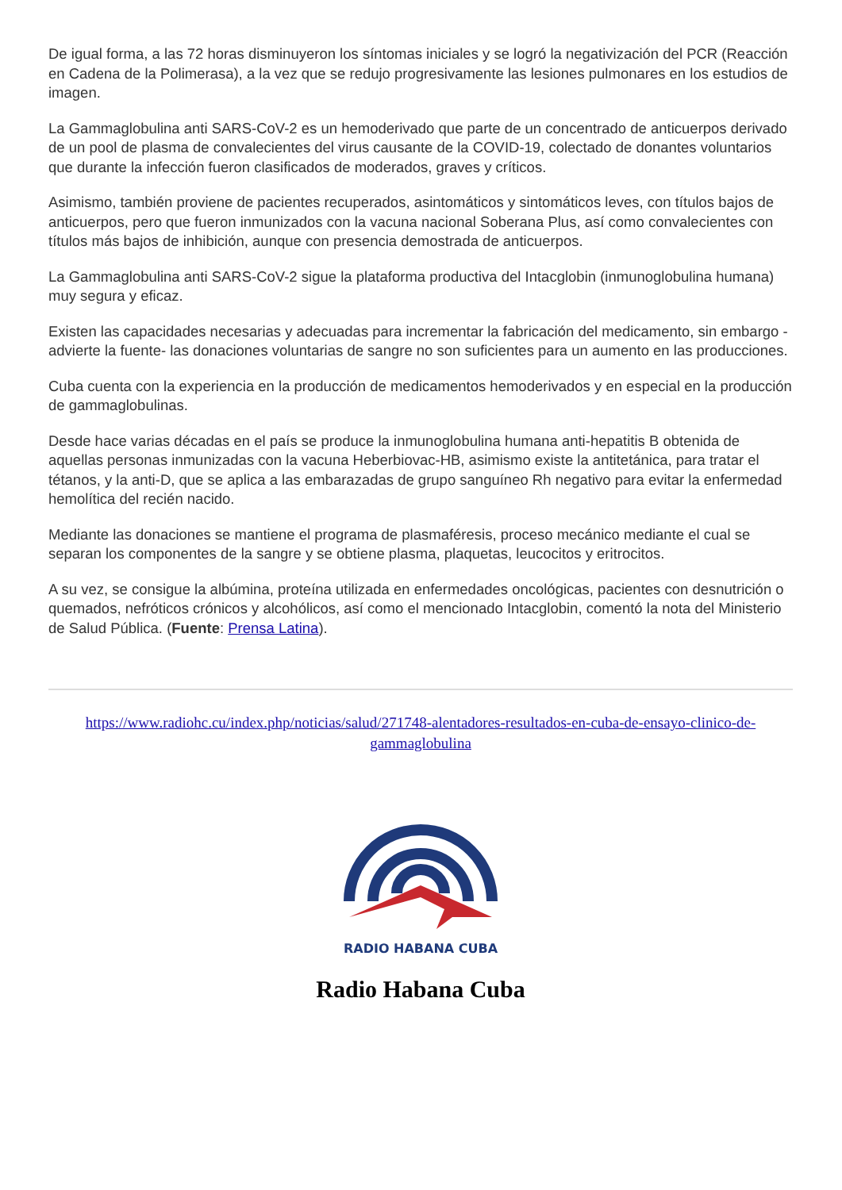De igual forma, a las 72 horas disminuyeron los síntomas iniciales y se logró la negativización del PCR (Reacción en Cadena de la Polimerasa), a la vez que se redujo progresivamente las lesiones pulmonares en los estudios de imagen.
La Gammaglobulina anti SARS-CoV-2 es un hemoderivado que parte de un concentrado de anticuerpos derivado de un pool de plasma de convalecientes del virus causante de la COVID-19, colectado de donantes voluntarios que durante la infección fueron clasificados de moderados, graves y críticos.
Asimismo, también proviene de pacientes recuperados, asintomáticos y sintomáticos leves, con títulos bajos de anticuerpos, pero que fueron inmunizados con la vacuna nacional Soberana Plus, así como convalecientes con títulos más bajos de inhibición, aunque con presencia demostrada de anticuerpos.
La Gammaglobulina anti SARS-CoV-2 sigue la plataforma productiva del Intacglobin (inmunoglobulina humana) muy segura y eficaz.
Existen las capacidades necesarias y adecuadas para incrementar la fabricación del medicamento, sin embargo -advierte la fuente- las donaciones voluntarias de sangre no son suficientes para un aumento en las producciones.
Cuba cuenta con la experiencia en la producción de medicamentos hemoderivados y en especial en la producción de gammaglobulinas.
Desde hace varias décadas en el país se produce la inmunoglobulina humana anti-hepatitis B obtenida de aquellas personas inmunizadas con la vacuna Heberbiovac-HB, asimismo existe la antitetánica, para tratar el tétanos, y la anti-D, que se aplica a las embarazadas de grupo sanguíneo Rh negativo para evitar la enfermedad hemolítica del recién nacido.
Mediante las donaciones se mantiene el programa de plasmaféresis, proceso mecánico mediante el cual se separan los componentes de la sangre y se obtiene plasma, plaquetas, leucocitos y eritrocitos.
A su vez, se consigue la albúmina, proteína utilizada en enfermedades oncológicas, pacientes con desnutrición o quemados, nefróticos crónicos y alcohólicos, así como el mencionado Intacglobin, comentó la nota del Ministerio de Salud Pública. (Fuente: Prensa Latina).
https://www.radiohc.cu/index.php/noticias/salud/271748-alentadores-resultados-en-cuba-de-ensayo-clinico-de-gammaglobulina
RADIO HABANA CUBA
Radio Habana Cuba